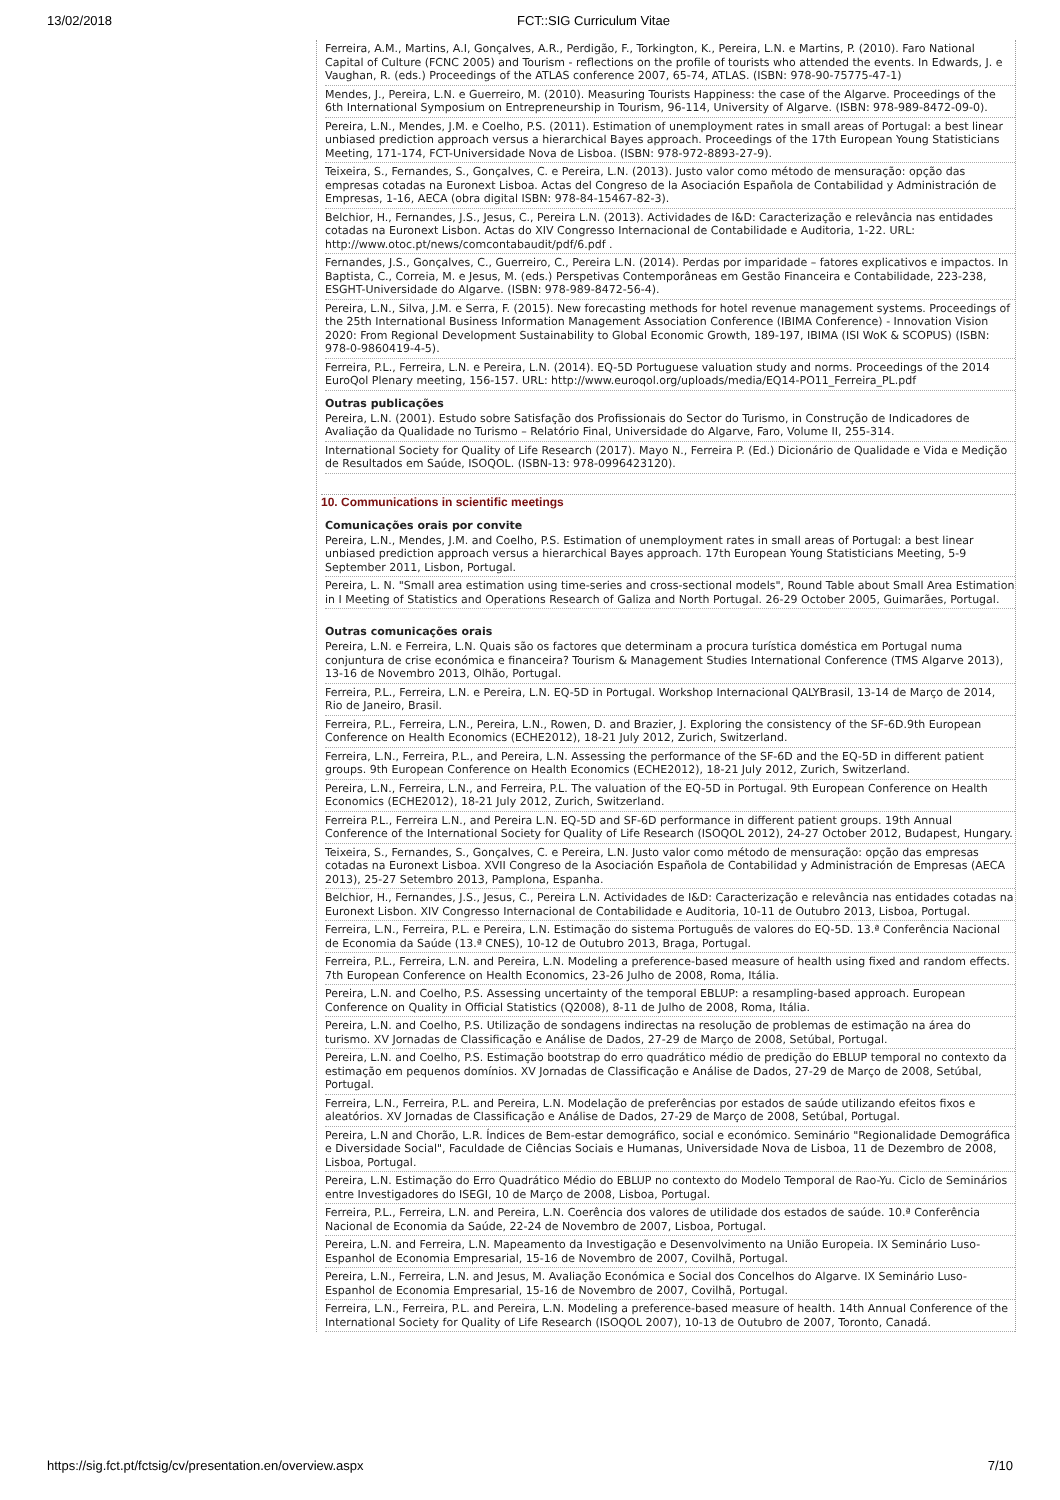13/02/2018 FCT::SIG Curriculum Vitae
Ferreira, A.M., Martins, A.I, Gonçalves, A.R., Perdigão, F., Torkington, K., Pereira, L.N. e Martins, P. (2010). Faro National Capital of Culture (FCNC 2005) and Tourism - reflections on the profile of tourists who attended the events. In Edwards, J. e Vaughan, R. (eds.) Proceedings of the ATLAS conference 2007, 65-74, ATLAS. (ISBN: 978-90-75775-47-1)
Mendes, J., Pereira, L.N. e Guerreiro, M. (2010). Measuring Tourists Happiness: the case of the Algarve. Proceedings of the 6th International Symposium on Entrepreneurship in Tourism, 96-114, University of Algarve. (ISBN: 978-989-8472-09-0).
Pereira, L.N., Mendes, J.M. e Coelho, P.S. (2011). Estimation of unemployment rates in small areas of Portugal: a best linear unbiased prediction approach versus a hierarchical Bayes approach. Proceedings of the 17th European Young Statisticians Meeting, 171-174, FCT-Universidade Nova de Lisboa. (ISBN: 978-972-8893-27-9).
Teixeira, S., Fernandes, S., Gonçalves, C. e Pereira, L.N. (2013). Justo valor como método de mensuração: opção das empresas cotadas na Euronext Lisboa. Actas del Congreso de la Asociación Española de Contabilidad y Administración de Empresas, 1-16, AECA (obra digital ISBN: 978-84-15467-82-3).
Belchior, H., Fernandes, J.S., Jesus, C., Pereira L.N. (2013). Actividades de I&D: Caracterização e relevância nas entidades cotadas na Euronext Lisbon. Actas do XIV Congresso Internacional de Contabilidade e Auditoria, 1-22. URL: http://www.otoc.pt/news/comcontabaudit/pdf/6.pdf .
Fernandes, J.S., Gonçalves, C., Guerreiro, C., Pereira L.N. (2014). Perdas por imparidade – fatores explicativos e impactos. In Baptista, C., Correia, M. e Jesus, M. (eds.) Perspetivas Contemporâneas em Gestão Financeira e Contabilidade, 223-238, ESGHT-Universidade do Algarve. (ISBN: 978-989-8472-56-4).
Pereira, L.N., Silva, J.M. e Serra, F. (2015). New forecasting methods for hotel revenue management systems. Proceedings of the 25th International Business Information Management Association Conference (IBIMA Conference) - Innovation Vision 2020: From Regional Development Sustainability to Global Economic Growth, 189-197, IBIMA (ISI WoK & SCOPUS) (ISBN: 978-0-9860419-4-5).
Ferreira, P.L., Ferreira, L.N. e Pereira, L.N. (2014). EQ-5D Portuguese valuation study and norms. Proceedings of the 2014 EuroQol Plenary meeting, 156-157. URL: http://www.euroqol.org/uploads/media/EQ14-PO11_Ferreira_PL.pdf
Outras publicações
Pereira, L.N. (2001). Estudo sobre Satisfação dos Profissionais do Sector do Turismo, in Construção de Indicadores de Avaliação da Qualidade no Turismo – Relatório Final, Universidade do Algarve, Faro, Volume II, 255-314.
International Society for Quality of Life Research (2017). Mayo N., Ferreira P. (Ed.) Dicionário de Qualidade e Vida e Medição de Resultados em Saúde, ISOQOL. (ISBN-13: 978-0996423120).
10. Communications in scientific meetings
Comunicações orais por convite
Pereira, L.N., Mendes, J.M. and Coelho, P.S. Estimation of unemployment rates in small areas of Portugal: a best linear unbiased prediction approach versus a hierarchical Bayes approach. 17th European Young Statisticians Meeting, 5-9 September 2011, Lisbon, Portugal.
Pereira, L. N. "Small area estimation using time-series and cross-sectional models", Round Table about Small Area Estimation in I Meeting of Statistics and Operations Research of Galiza and North Portugal. 26-29 October 2005, Guimarães, Portugal.
Outras comunicações orais
Pereira, L.N. e Ferreira, L.N. Quais são os factores que determinam a procura turística doméstica em Portugal numa conjuntura de crise económica e financeira? Tourism & Management Studies International Conference (TMS Algarve 2013), 13-16 de Novembro 2013, Olhão, Portugal.
Ferreira, P.L., Ferreira, L.N. e Pereira, L.N. EQ-5D in Portugal. Workshop Internacional QALYBrasil, 13-14 de Março de 2014, Rio de Janeiro, Brasil.
Ferreira, P.L., Ferreira, L.N., Pereira, L.N., Rowen, D. and Brazier, J. Exploring the consistency of the SF-6D.9th European Conference on Health Economics (ECHE2012), 18-21 July 2012, Zurich, Switzerland.
Ferreira, L.N., Ferreira, P.L., and Pereira, L.N. Assessing the performance of the SF-6D and the EQ-5D in different patient groups. 9th European Conference on Health Economics (ECHE2012), 18-21 July 2012, Zurich, Switzerland.
Pereira, L.N., Ferreira, L.N., and Ferreira, P.L. The valuation of the EQ-5D in Portugal. 9th European Conference on Health Economics (ECHE2012), 18-21 July 2012, Zurich, Switzerland.
Ferreira P.L., Ferreira L.N., and Pereira L.N. EQ-5D and SF-6D performance in different patient groups. 19th Annual Conference of the International Society for Quality of Life Research (ISOQOL 2012), 24-27 October 2012, Budapest, Hungary.
Teixeira, S., Fernandes, S., Gonçalves, C. e Pereira, L.N. Justo valor como método de mensuração: opção das empresas cotadas na Euronext Lisboa. XVII Congreso de la Asociación Española de Contabilidad y Administración de Empresas (AECA 2013), 25-27 Setembro 2013, Pamplona, Espanha.
Belchior, H., Fernandes, J.S., Jesus, C., Pereira L.N. Actividades de I&D: Caracterização e relevância nas entidades cotadas na Euronext Lisbon. XIV Congresso Internacional de Contabilidade e Auditoria, 10-11 de Outubro 2013, Lisboa, Portugal.
Ferreira, L.N., Ferreira, P.L. e Pereira, L.N. Estimação do sistema Português de valores do EQ-5D. 13.ª Conferência Nacional de Economia da Saúde (13.ª CNES), 10-12 de Outubro 2013, Braga, Portugal.
Ferreira, P.L., Ferreira, L.N. and Pereira, L.N. Modeling a preference-based measure of health using fixed and random effects. 7th European Conference on Health Economics, 23-26 Julho de 2008, Roma, Itália.
Pereira, L.N. and Coelho, P.S. Assessing uncertainty of the temporal EBLUP: a resampling-based approach. European Conference on Quality in Official Statistics (Q2008), 8-11 de Julho de 2008, Roma, Itália.
Pereira, L.N. and Coelho, P.S. Utilização de sondagens indirectas na resolução de problemas de estimação na área do turismo. XV Jornadas de Classificação e Análise de Dados, 27-29 de Março de 2008, Setúbal, Portugal.
Pereira, L.N. and Coelho, P.S. Estimação bootstrap do erro quadrático médio de predição do EBLUP temporal no contexto da estimação em pequenos domínios. XV Jornadas de Classificação e Análise de Dados, 27-29 de Março de 2008, Setúbal, Portugal.
Ferreira, L.N., Ferreira, P.L. and Pereira, L.N. Modelação de preferências por estados de saúde utilizando efeitos fixos e aleatórios. XV Jornadas de Classificação e Análise de Dados, 27-29 de Março de 2008, Setúbal, Portugal.
Pereira, L.N and Chorão, L.R. Índices de Bem-estar demográfico, social e económico. Seminário "Regionalidade Demográfica e Diversidade Social", Faculdade de Ciências Sociais e Humanas, Universidade Nova de Lisboa, 11 de Dezembro de 2008, Lisboa, Portugal.
Pereira, L.N. Estimação do Erro Quadrático Médio do EBLUP no contexto do Modelo Temporal de Rao-Yu. Ciclo de Seminários entre Investigadores do ISEGI, 10 de Março de 2008, Lisboa, Portugal.
Ferreira, P.L., Ferreira, L.N. and Pereira, L.N. Coerência dos valores de utilidade dos estados de saúde. 10.ª Conferência Nacional de Economia da Saúde, 22-24 de Novembro de 2007, Lisboa, Portugal.
Pereira, L.N. and Ferreira, L.N. Mapeamento da Investigação e Desenvolvimento na União Europeia. IX Seminário Luso-Espanhol de Economia Empresarial, 15-16 de Novembro de 2007, Covilhã, Portugal.
Pereira, L.N., Ferreira, L.N. and Jesus, M. Avaliação Económica e Social dos Concelhos do Algarve. IX Seminário Luso-Espanhol de Economia Empresarial, 15-16 de Novembro de 2007, Covilhã, Portugal.
Ferreira, L.N., Ferreira, P.L. and Pereira, L.N. Modeling a preference-based measure of health. 14th Annual Conference of the International Society for Quality of Life Research (ISOQOL 2007), 10-13 de Outubro de 2007, Toronto, Canadá.
https://sig.fct.pt/fctsig/cv/presentation.en/overview.aspx 7/10